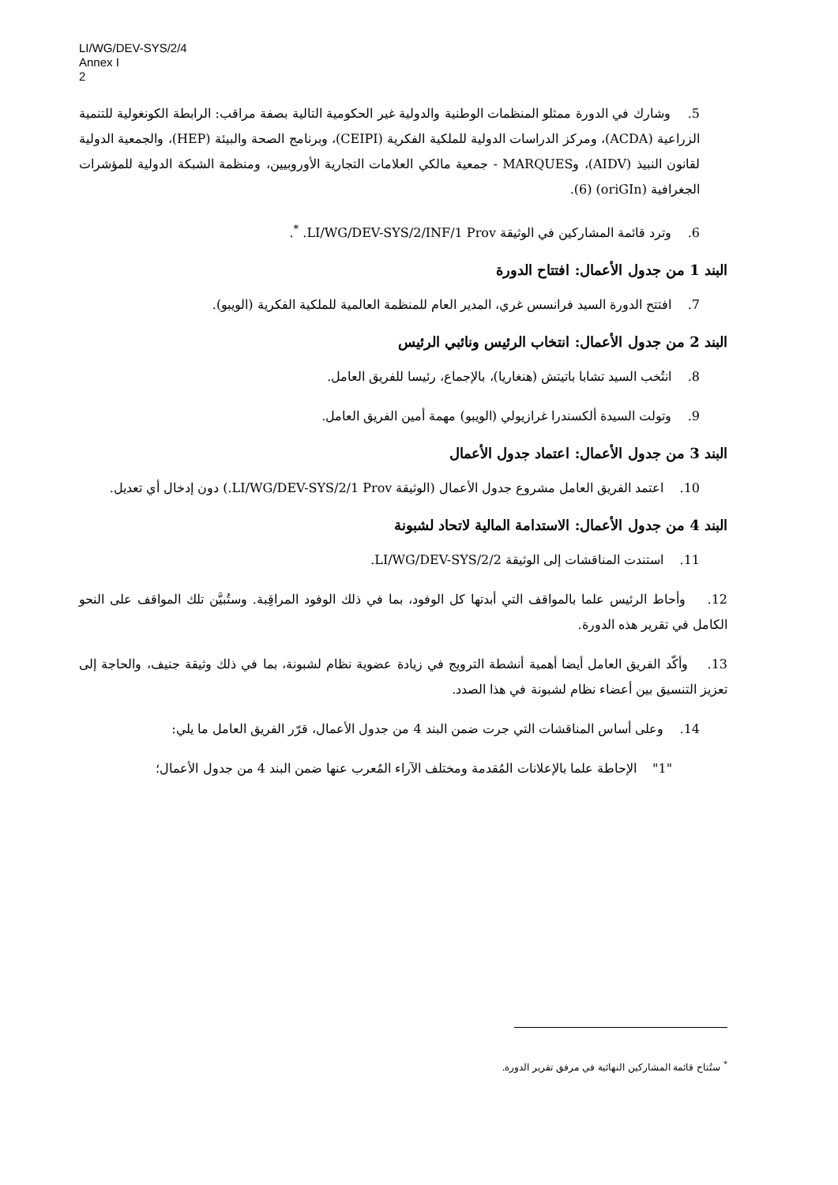LI/WG/DEV-SYS/2/4
Annex I
2
5. وشارك في الدورة ممثلو المنظمات الوطنية والدولية غير الحكومية التالية بصفة مراقب: الرابطة الكونغولية للتنمية الزراعية (ACDA)، ومركز الدراسات الدولية للملكية الفكرية (CEIPI)، وبرنامج الصحة والبيئة (HEP)، والجمعية الدولية لقانون النبيذ (AIDV)، وMARQUES - جمعية مالكي العلامات التجارية الأوروبيين، ومنظمة الشبكة الدولية للمؤشرات الجغرافية (oriGIn) (6).
6. وترد قائمة المشاركين في الوثيقة LI/WG/DEV-SYS/2/INF/1 Prov. <sup>*</sup>.
البند 1 من جدول الأعمال: افتتاح الدورة
7. افتتح الدورة السيد فرانسس غري، المدير العام للمنظمة العالمية للملكية الفكرية (الويبو).
البند 2 من جدول الأعمال: انتخاب الرئيس ونائبي الرئيس
8. انتُخب السيد تشابا باتيتش (هنغاريا)، بالإجماع، رئيسا للفريق العامل.
9. وتولت السيدة ألكسندرا غرازيولي (الويبو) مهمة أمين الفريق العامل.
البند 3 من جدول الأعمال: اعتماد جدول الأعمال
10. اعتمد الفريق العامل مشروع جدول الأعمال (الوثيقة LI/WG/DEV-SYS/2/1 Prov.) دون إدخال أي تعديل.
البند 4 من جدول الأعمال: الاستدامة المالية لاتحاد لشبونة
11. استندت المناقشات إلى الوثيقة LI/WG/DEV-SYS/2/2.
12. وأحاط الرئيس علما بالمواقف التي أبدتها كل الوفود، بما في ذلك الوفود المراقِبة. وستُبيَّن تلك المواقف على النحو الكامل في تقرير هذه الدورة.
13. وأكّد الفريق العامل أيضا أهمية أنشطة الترويج في زيادة عضوية نظام لشبونة، بما في ذلك وثيقة جنيف، والحاجة إلى تعزيز التنسيق بين أعضاء نظام لشبونة في هذا الصدد.
14. وعلى أساس المناقشات التي جرت ضمن البند 4 من جدول الأعمال، قرّر الفريق العامل ما يلي:
"1" الإحاطة علما بالإعلانات المُقدمة ومختلف الآراء المُعرب عنها ضمن البند 4 من جدول الأعمال؛
<sup>*</sup> ستُتاح قائمة المشاركين النهائية في مرفق تقرير الدورة.